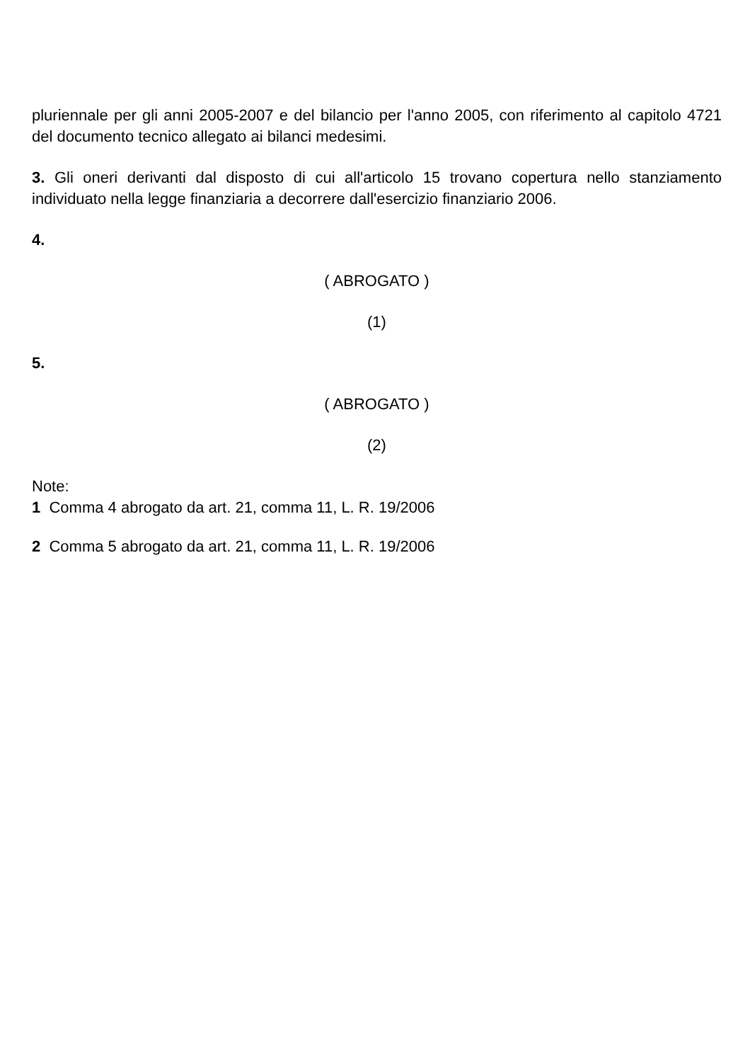pluriennale per gli anni 2005-2007 e del bilancio per l'anno 2005, con riferimento al capitolo 4721 del documento tecnico allegato ai bilanci medesimi.
3. Gli oneri derivanti dal disposto di cui all'articolo 15 trovano copertura nello stanziamento individuato nella legge finanziaria a decorrere dall'esercizio finanziario 2006.
4.
( ABROGATO )
(1)
5.
( ABROGATO )
(2)
Note:
1 Comma 4 abrogato da art. 21, comma 11, L. R. 19/2006
2 Comma 5 abrogato da art. 21, comma 11, L. R. 19/2006